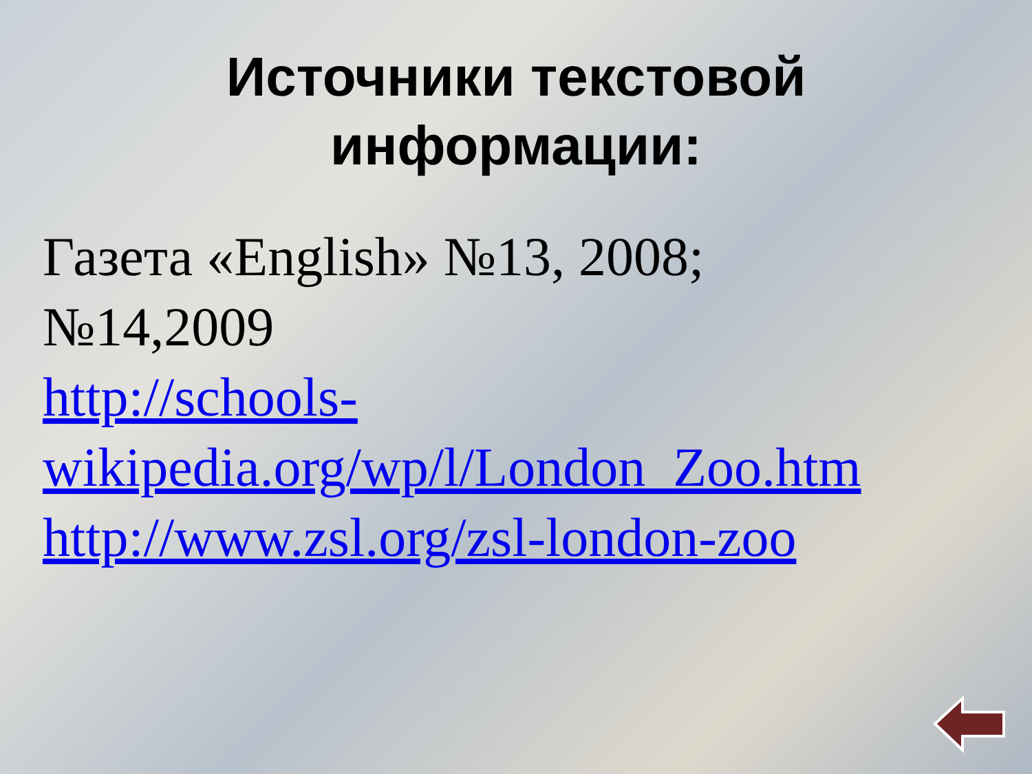Источники текстовой
информации:
Газета «English» №13, 2008;
№14,2009
http://schools-wikipedia.org/wp/l/London_Zoo.htm
http://www.zsl.org/zsl-london-zoo